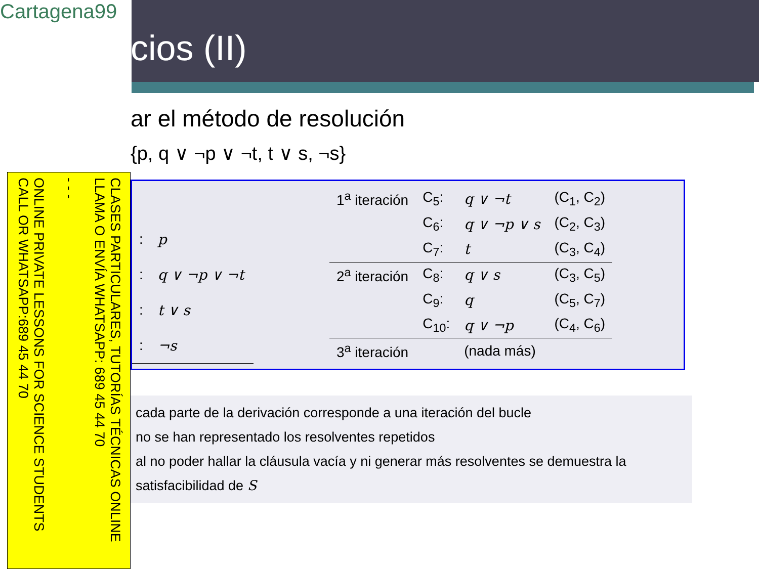Cartagena99
CLASES PARTICULARES, TUTORÍAS TÉCNICAS ONLINE LLAMA O ENVÍA WHATSAPP: 689 45 44 70
- - -
ONLINE PRIVATE LESSONS FOR SCIENCE STUDENTS CALL OR WHATSAPP:689 45 44 70
cios (II)
ar el método de resolución
{p, q ∨ ¬p ∨ ¬t, t ∨ s, ¬s}
| : | p |
| : | q ∨ ¬p ∨ ¬t |
| : | t ∨ s |
| : | ¬s |
| 1<sup>a</sup> iteración | C<sub>5</sub>: | q ∨ ¬t | (C<sub>1</sub>, C<sub>2</sub>) |
| | C<sub>6</sub>: | q ∨ ¬p ∨ s | (C<sub>2</sub>, C<sub>3</sub>) |
| | C<sub>7</sub>: | t | (C<sub>3</sub>, C<sub>4</sub>) |
| 2<sup>a</sup> iteración | C<sub>8</sub>: | q ∨ s | (C<sub>3</sub>, C<sub>5</sub>) |
| | C<sub>9</sub>: | q | (C<sub>5</sub>, C<sub>7</sub>) |
| | C<sub>10</sub>: | q ∨ ¬p | (C<sub>4</sub>, C<sub>6</sub>) |
| 3<sup>a</sup> iteración | | (nada más) | |
cada parte de la derivación corresponde a una iteración del bucle
no se han representado los resolventes repetidos
al no poder hallar la cláusula vacía y ni generar más resolventes se demuestra la satisfacibilidad de S